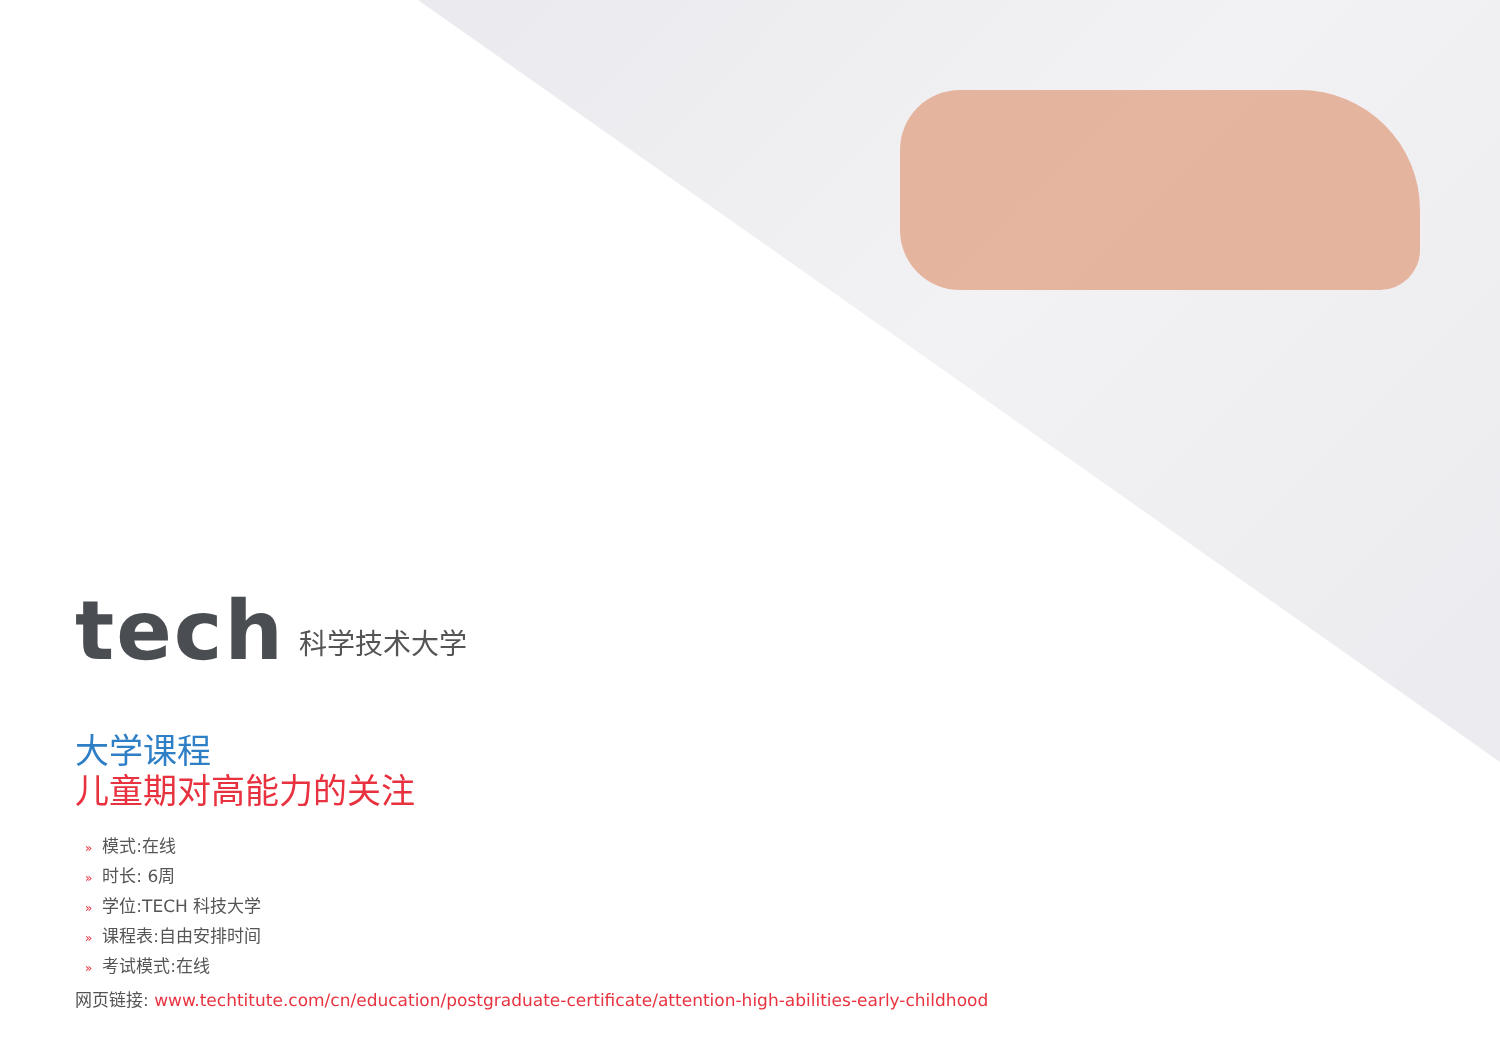tech
科学技术大学
大学课程
儿童期对高能力的关注
» 模式:在线
» 时长: 6周
» 学位:TECH 科技大学
» 课程表:自由安排时间
» 考试模式:在线
网页链接: www.techtitute.com/cn/education/postgraduate-certificate/attention-high-abilities-early-childhood